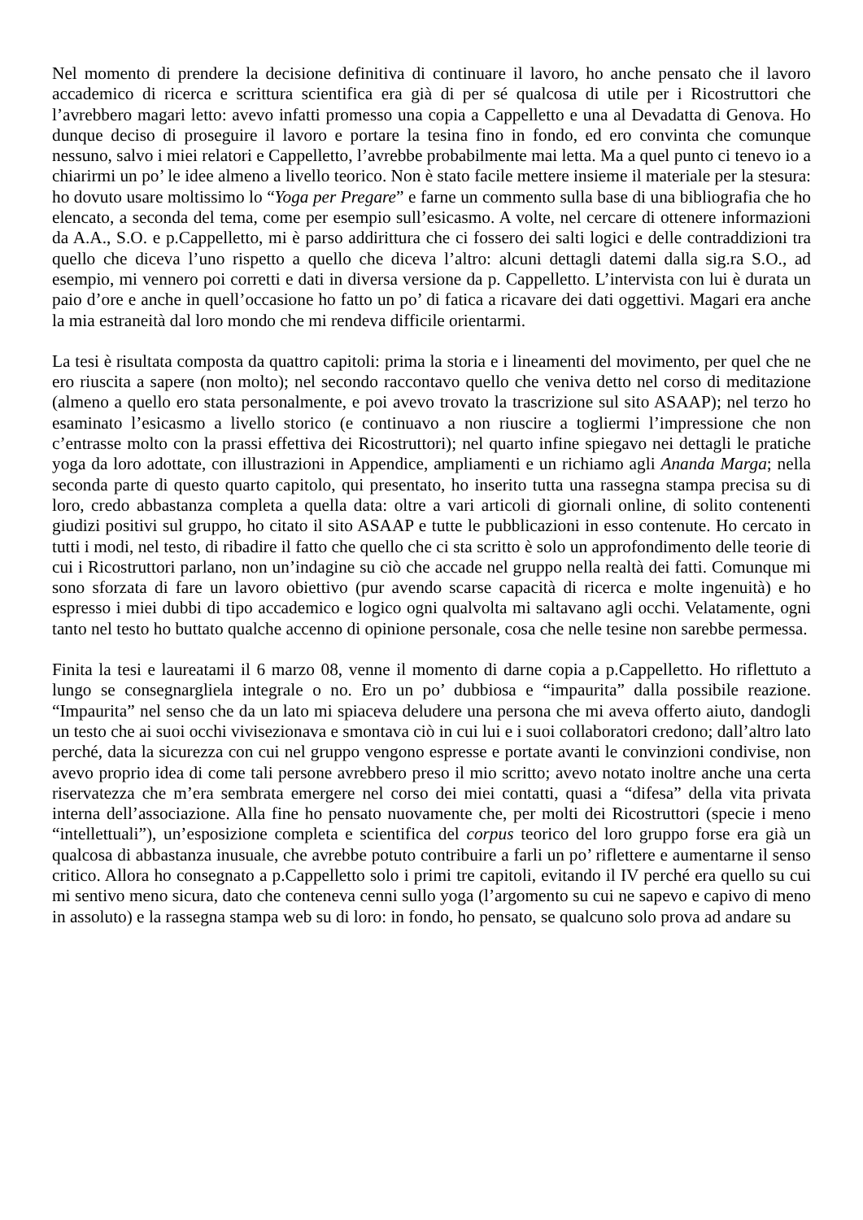Nel momento di prendere la decisione definitiva di continuare il lavoro, ho anche pensato che il lavoro accademico di ricerca e scrittura scientifica era già di per sé qualcosa di utile per i Ricostruttori che l’avrebbero magari letto: avevo infatti promesso una copia a Cappelletto e una al Devadatta di Genova. Ho dunque deciso di proseguire il lavoro e portare la tesina fino in fondo, ed ero convinta che comunque nessuno, salvo i miei relatori e Cappelletto, l’avrebbe probabilmente mai letta. Ma a quel punto ci tenevo io a chiarirmi un po’ le idee almeno a livello teorico. Non è stato facile mettere insieme il materiale per la stesura: ho dovuto usare moltissimo lo “Yoga per Pregare” e farne un commento sulla base di una bibliografia che ho elencato, a seconda del tema, come per esempio sull’esicasmo. A volte, nel cercare di ottenere informazioni da A.A., S.O. e p.Cappelletto, mi è parso addirittura che ci fossero dei salti logici e delle contraddizioni tra quello che diceva l’uno rispetto a quello che diceva l’altro: alcuni dettagli datemi dalla sig.ra S.O., ad esempio, mi vennero poi corretti e dati in diversa versione da p. Cappelletto. L’intervista con lui è durata un paio d’ore e anche in quell’occasione ho fatto un po’ di fatica a ricavare dei dati oggettivi. Magari era anche la mia estraneità dal loro mondo che mi rendeva difficile orientarmi.
La tesi è risultata composta da quattro capitoli: prima la storia e i lineamenti del movimento, per quel che ne ero riuscita a sapere (non molto); nel secondo raccontavo quello che veniva detto nel corso di meditazione (almeno a quello ero stata personalmente, e poi avevo trovato la trascrizione sul sito ASAAP); nel terzo ho esaminato l’esicasmo a livello storico (e continuavo a non riuscire a togliermi l’impressione che non c’entrasse molto con la prassi effettiva dei Ricostruttori); nel quarto infine spiegavo nei dettagli le pratiche yoga da loro adottate, con illustrazioni in Appendice, ampliamenti e un richiamo agli Ananda Marga; nella seconda parte di questo quarto capitolo, qui presentato, ho inserito tutta una rassegna stampa precisa su di loro, credo abbastanza completa a quella data: oltre a vari articoli di giornali online, di solito contenenti giudizi positivi sul gruppo, ho citato il sito ASAAP e tutte le pubblicazioni in esso contenute. Ho cercato in tutti i modi, nel testo, di ribadire il fatto che quello che ci sta scritto è solo un approfondimento delle teorie di cui i Ricostruttori parlano, non un’indagine su ciò che accade nel gruppo nella realtà dei fatti. Comunque mi sono sforzata di fare un lavoro obiettivo (pur avendo scarse capacità di ricerca e molte ingenuità) e ho espresso i miei dubbi di tipo accademico e logico ogni qualvolta mi saltavano agli occhi. Velatamente, ogni tanto nel testo ho buttato qualche accenno di opinione personale, cosa che nelle tesine non sarebbe permessa.
Finita la tesi e laureatami il 6 marzo 08, venne il momento di darne copia a p.Cappelletto. Ho riflettuto a lungo se consegnargliela integrale o no. Ero un po’ dubbiosa e “impaurita” dalla possibile reazione. “Impaurita” nel senso che da un lato mi spiaceva deludere una persona che mi aveva offerto aiuto, dandogli un testo che ai suoi occhi vivisezionava e smontava ciò in cui lui e i suoi collaboratori credono; dall’altro lato perché, data la sicurezza con cui nel gruppo vengono espresse e portate avanti le convinzioni condivise, non avevo proprio idea di come tali persone avrebbero preso il mio scritto; avevo notato inoltre anche una certa riservatezza che m’era sembrata emergere nel corso dei miei contatti, quasi a “difesa” della vita privata interna dell’associazione. Alla fine ho pensato nuovamente che, per molti dei Ricostruttori (specie i meno “intellettuali”), un’esposizione completa e scientifica del corpus teorico del loro gruppo forse era già un qualcosa di abbastanza inusuale, che avrebbe potuto contribuire a farli un po’ riflettere e aumentarne il senso critico. Allora ho consegnato a p.Cappelletto solo i primi tre capitoli, evitando il IV perché era quello su cui mi sentivo meno sicura, dato che conteneva cenni sullo yoga (l’argomento su cui ne sapevo e capivo di meno in assoluto) e la rassegna stampa web su di loro: in fondo, ho pensato, se qualcuno solo prova ad andare su